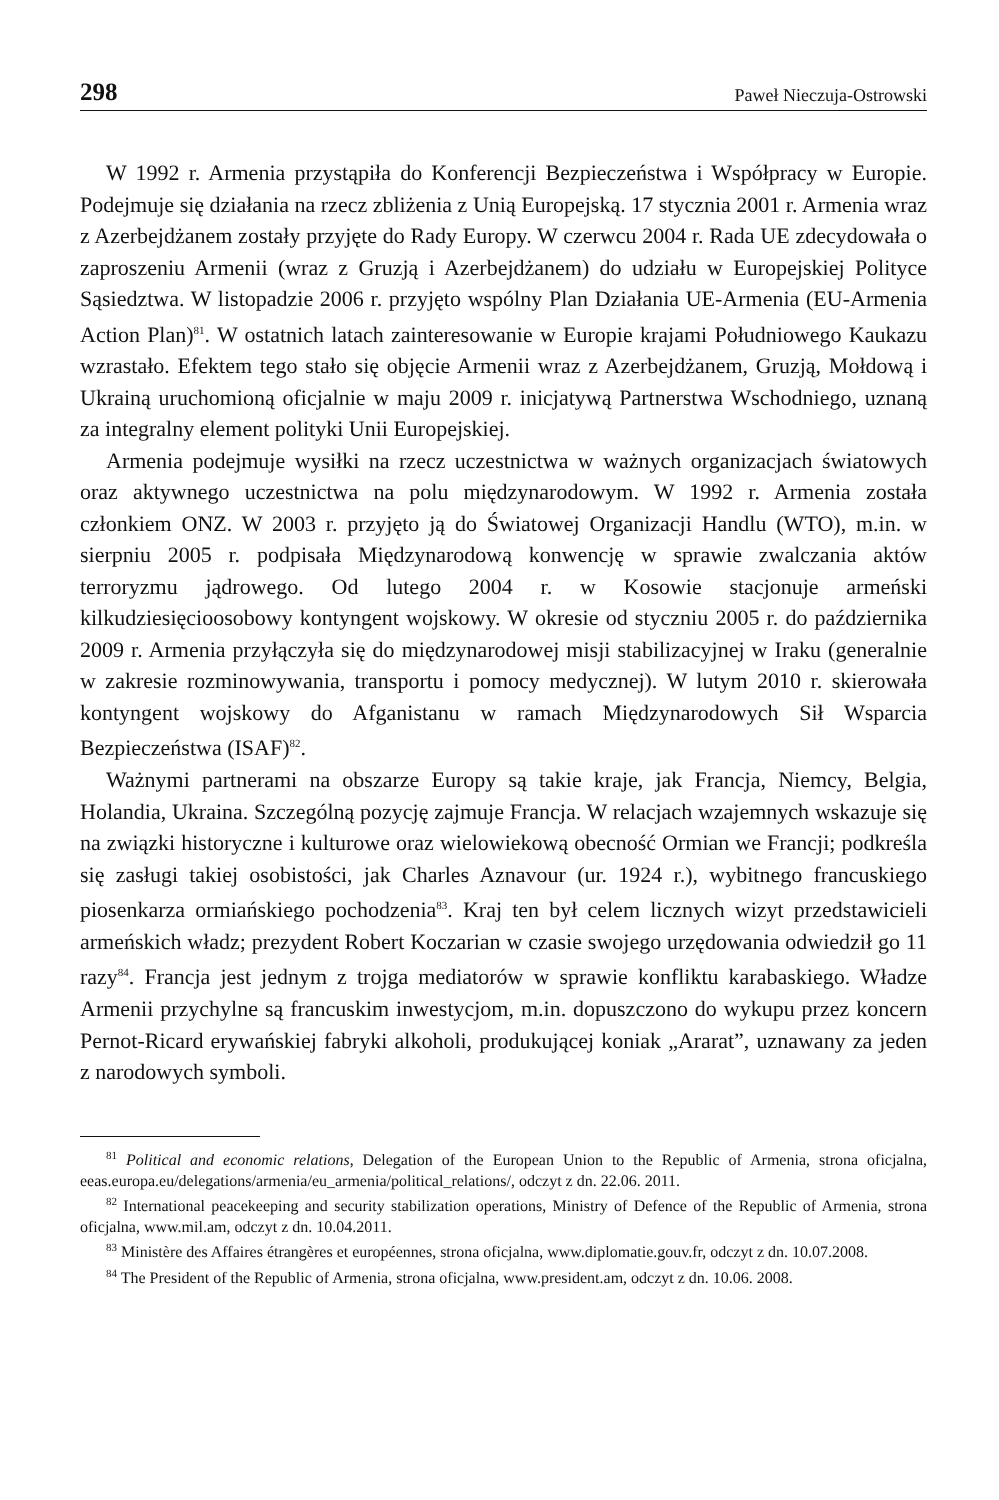298 Paweł Nieczuja-Ostrowski
W 1992 r. Armenia przystąpiła do Konferencji Bezpieczeństwa i Współpracy w Europie. Podejmuje się działania na rzecz zbliżenia z Unią Europejską. 17 stycznia 2001 r. Armenia wraz z Azerbejdżanem zostały przyjęte do Rady Europy. W czerwcu 2004 r. Rada UE zdecydowała o zaproszeniu Armenii (wraz z Gruzją i Azerbejdżanem) do udziału w Europejskiej Polityce Sąsiedztwa. W listopadzie 2006 r. przyjęto wspólny Plan Działania UE-Armenia (EU-Armenia Action Plan)<sup>81</sup>. W ostatnich latach zainteresowanie w Europie krajami Południowego Kaukazu wzrastało. Efektem tego stało się objęcie Armenii wraz z Azerbejdżanem, Gruzją, Mołdową i Ukrainą uruchomioną oficjalnie w maju 2009 r. inicjatywą Partnerstwa Wschodniego, uznaną za integralny element polityki Unii Europejskiej.
Armenia podejmuje wysiłki na rzecz uczestnictwa w ważnych organizacjach światowych oraz aktywnego uczestnictwa na polu międzynarodowym. W 1992 r. Armenia została członkiem ONZ. W 2003 r. przyjęto ją do Światowej Organizacji Handlu (WTO), m.in. w sierpniu 2005 r. podpisała Międzynarodową konwencję w sprawie zwalczania aktów terroryzmu jądrowego. Od lutego 2004 r. w Kosowie stacjonuje armeński kilkudziesięcioosobowy kontyngent wojskowy. W okresie od styczniu 2005 r. do października 2009 r. Armenia przyłączyła się do międzynarodowej misji stabilizacyjnej w Iraku (generalnie w zakresie rozminowywania, transportu i pomocy medycznej). W lutym 2010 r. skierowała kontyngent wojskowy do Afganistanu w ramach Międzynarodowych Sił Wsparcia Bezpieczeństwa (ISAF)<sup>82</sup>.
Ważnymi partnerami na obszarze Europy są takie kraje, jak Francja, Niemcy, Belgia, Holandia, Ukraina. Szczególną pozycję zajmuje Francja. W relacjach wzajemnych wskazuje się na związki historyczne i kulturowe oraz wielowiekową obecność Ormian we Francji; podkreśla się zasługi takiej osobistości, jak Charles Aznavour (ur. 1924 r.), wybitnego francuskiego piosenkarza ormiańskiego pochodzenia<sup>83</sup>. Kraj ten był celem licznych wizyt przedstawicieli armeńskich władz; prezydent Robert Koczarian w czasie swojego urzędowania odwiedził go 11 razy<sup>84</sup>. Francja jest jednym z trojga mediatorów w sprawie konfliktu karabaskiego. Władze Armenii przychylne są francuskim inwestycjom, m.in. dopuszczono do wykupu przez koncern Pernot-Ricard erywańskiej fabryki alkoholi, produkującej koniak „Ararat”, uznawany za jeden z narodowych symboli.
<sup>81</sup> Political and economic relations, Delegation of the European Union to the Republic of Armenia, strona oficjalna, eeas.europa.eu/delegations/armenia/eu_armenia/political_relations/, odczyt z dn. 22.06. 2011.
<sup>82</sup> International peacekeeping and security stabilization operations, Ministry of Defence of the Republic of Armenia, strona oficjalna, www.mil.am, odczyt z dn. 10.04.2011.
<sup>83</sup> Ministère des Affaires étrangères et européennes, strona oficjalna, www.diplomatie.gouv.fr, odczyt z dn. 10.07.2008.
<sup>84</sup> The President of the Republic of Armenia, strona oficjalna, www.president.am, odczyt z dn. 10.06. 2008.